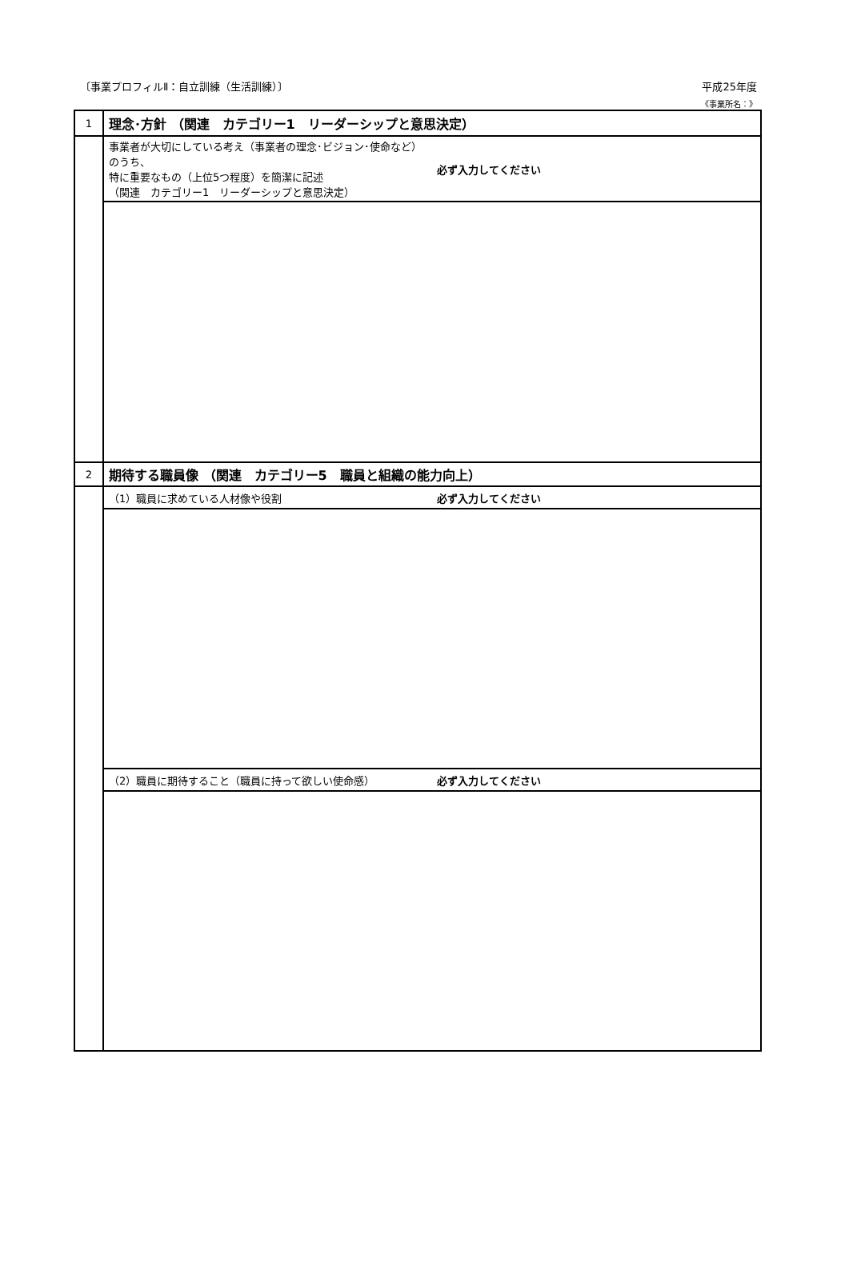〔事業プロフィルⅡ：自立訓練（生活訓練）〕 平成25年度
《事業所名：》
| 1 | 理念･方針 （関連 カテゴリー1 リーダーシップと意思決定） | |
| | 事業者が大切にしている考え（事業者の理念･ビジョン･使命など）のうち、 特に重要なもの（上位5つ程度）を簡潔に記述 （関連 カテゴリー1 リーダーシップと意思決定） | 必ず入力してください |
| 2 | 期待する職員像 （関連 カテゴリー5 職員と組織の能力向上） | |
| | （1）職員に求めている人材像や役割 | 必ず入力してください |
| | （2）職員に期待すること（職員に持って欲しい使命感） | 必ず入力してください |